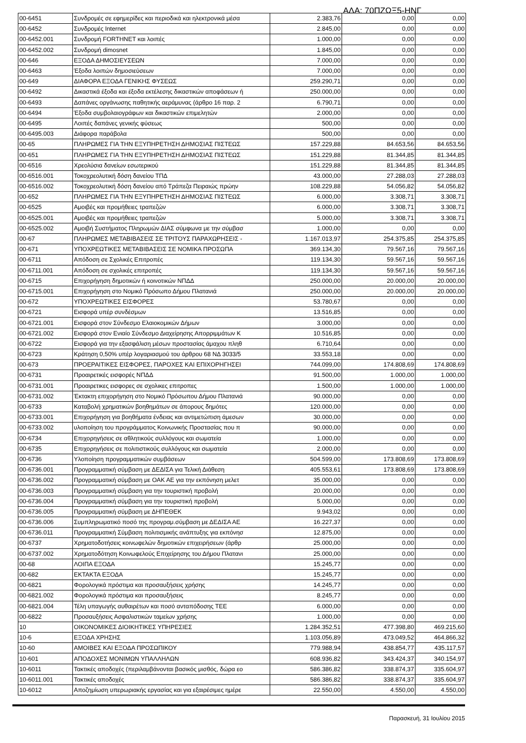ΑΔΑ: 70ΠΖΩΞ5-ΗΝΓ
| 00-6451 | Συνδρομές σε εφημερίδες και περιοδικά και ηλεκτρονικά μέσα | 2.383,76 | 0,00 | 0,00 |
| 00-6452 | Συνδρομές Internet | 2.845,00 | 0,00 | 0,00 |
| 00-6452.001 | Συνδρομή FORTHNET και λοιπές | 1.000,00 | 0,00 | 0,00 |
| 00-6452.002 | Συνδρομή dimosnet | 1.845,00 | 0,00 | 0,00 |
| 00-646 | ΕΞΟΔΑ ΔΗΜΟΣΙΕΥΣΕΩΝ | 7.000,00 | 0,00 | 0,00 |
| 00-6463 | Έξοδα λοιπών δημοσιεύσεων | 7.000,00 | 0,00 | 0,00 |
| 00-649 | ΔΙΑΦΟΡΑ ΕΞΟΔΑ ΓΕΝΙΚΗΣ ΦΥΣΕΩΣ | 259.290,71 | 0,00 | 0,00 |
| 00-6492 | Δικαστικά έξοδα και έξοδα εκτέλεσης δικαστικών αποφάσεων ή | 250.000,00 | 0,00 | 0,00 |
| 00-6493 | Δαπάνες οργάνωσης παθητικής αεράμυνας (άρθρο 16 παρ. 2 | 6.790,71 | 0,00 | 0,00 |
| 00-6494 | Έξοδα συμβολαιογράφων και δικαστικών επιμελητών | 2.000,00 | 0,00 | 0,00 |
| 00-6495 | Λοιπές δαπάνες γενικής φύσεως | 500,00 | 0,00 | 0,00 |
| 00-6495.003 | Διάφορα παράβολα | 500,00 | 0,00 | 0,00 |
| 00-65 | ΠΛΗΡΩΜΕΣ ΓΙΑ ΤΗΝ ΕΞΥΠΗΡΕΤΗΣΗ ΔΗΜΟΣΙΑΣ ΠΙΣΤΕΩΣ | 157.229,88 | 84.653,56 | 84.653,56 |
| 00-651 | ΠΛΗΡΩΜΕΣ ΓΙΑ ΤΗΝ ΕΞΥΠΗΡΕΤΗΣΗ ΔΗΜΟΣΙΑΣ ΠΙΣΤΕΩΣ | 151.229,88 | 81.344,85 | 81.344,85 |
| 00-6516 | Χρεολύσια δανείων εσωτερικού | 151.229,88 | 81.344,85 | 81.344,85 |
| 00-6516.001 | Τοκοχρεολυτική δόση δανείου ΤΠΔ | 43.000,00 | 27.288,03 | 27.288,03 |
| 00-6516.002 | Τοκοχρεολυτική δόση δανείου από Τράπεζα Πειραιώς πρώην | 108.229,88 | 54.056,82 | 54.056,82 |
| 00-652 | ΠΛΗΡΩΜΕΣ ΓΙΑ ΤΗΝ ΕΞΥΠΗΡΕΤΗΣΗ ΔΗΜΟΣΙΑΣ ΠΙΣΤΕΩΣ | 6.000,00 | 3.308,71 | 3.308,71 |
| 00-6525 | Αμοιβές και προμήθειες τραπεζών | 6.000,00 | 3.308,71 | 3.308,71 |
| 00-6525.001 | Αμοιβές και προμήθειες τραπεζών | 5.000,00 | 3.308,71 | 3.308,71 |
| 00-6525.002 | Αμοιβή Συστήματος Πληρωμών ΔΙΑΣ σύμφωνα με την σύμβασ | 1.000,00 | 0,00 | 0,00 |
| 00-67 | ΠΛΗΡΩΜΕΣ ΜΕΤΑΒΙΒΑΣΕΙΣ ΣΕ ΤΡΙΤΟΥΣ ΠΑΡΑΧΩΡΗΣΕΙΣ - | 1.167.013,97 | 254.375,85 | 254.375,85 |
| 00-671 | ΥΠΟΧΡΕΩΤΙΚΕΣ ΜΕΤΑΒΙΒΑΣΕΙΣ ΣΕ ΝΟΜΙΚΑ ΠΡΟΣΩΠΑ | 369.134,30 | 79.567,16 | 79.567,16 |
| 00-6711 | Απόδοση σε Σχολικές Επιτροπές | 119.134,30 | 59.567,16 | 59.567,16 |
| 00-6711.001 | Απόδοση σε σχολικές επιτροπές | 119.134,30 | 59.567,16 | 59.567,16 |
| 00-6715 | Επιχορήγηση δημοτικών ή κοινοτικών ΝΠΔΔ | 250.000,00 | 20.000,00 | 20.000,00 |
| 00-6715.001 | Επιχορήγηση στο Νομικό Πρόσωπο Δήμου Πλατανιά | 250.000,00 | 20.000,00 | 20.000,00 |
| 00-672 | ΥΠΟΧΡΕΩΤΙΚΕΣ ΕΙΣΦΟΡΕΣ | 53.780,67 | 0,00 | 0,00 |
| 00-6721 | Εισφορά υπέρ συνδέσμων | 13.516,85 | 0,00 | 0,00 |
| 00-6721.001 | Εισφορά στον Σύνδεσμο Ελαιοκομικών Δήμων | 3.000,00 | 0,00 | 0,00 |
| 00-6721.002 | Εισφορά στον Ενιαίο Σύνδεσμο Διαχείρησης Απορριμμάτων Κ | 10.516,85 | 0,00 | 0,00 |
| 00-6722 | Εισφορά για την εξασφάλιση μέσων προστασίας άμαχου πληθ | 6.710,64 | 0,00 | 0,00 |
| 00-6723 | Κράτηση 0,50% υπέρ λογαριασμού του άρθρου 68 ΝΔ 3033/5 | 33.553,18 | 0,00 | 0,00 |
| 00-673 | ΠΡΟΕΡΑΙΤΙΚΕΣ ΕΙΣΦΟΡΕΣ, ΠΑΡΟΧΕΣ ΚΑΙ ΕΠΙΧΟΡΗΓΗΣΕΙ | 744.099,00 | 174.808,69 | 174.808,69 |
| 00-6731 | Προαιρετικές εισφορές ΝΠΔΔ | 91.500,00 | 1.000,00 | 1.000,00 |
| 00-6731.001 | Προαιρετικες εισφορες σε σχολικες επιτροπες | 1.500,00 | 1.000,00 | 1.000,00 |
| 00-6731.002 | Έκτακτη επιχορήγηση στο Νομικό Πρόσωπου Δήμου Πλατανιά | 90.000,00 | 0,00 | 0,00 |
| 00-6733 | Καταβολή χρηματικών βοηθημάτων σε άπορους δημότες | 120.000,00 | 0,00 | 0,00 |
| 00-6733.001 | Επιχορήγηση για βοηθήματα ένδειας και αντιμετώπιση άμεσων | 30.000,00 | 0,00 | 0,00 |
| 00-6733.002 | υλοποίηση του προγράμματος Κοινωνικής Προστασίας που π | 90.000,00 | 0,00 | 0,00 |
| 00-6734 | Επιχορηγήσεις σε αθλητικούς συλλόγους και σωματεία | 1.000,00 | 0,00 | 0,00 |
| 00-6735 | Επιχορηγήσεις σε πολιτιστικούς συλλόγους και σωματεία | 2.000,00 | 0,00 | 0,00 |
| 00-6736 | Υλοποίηση προγραμματικών συμβάσεων | 504.599,00 | 173.808,69 | 173.808,69 |
| 00-6736.001 | Προγραμματική σύμβαση με ΔΕΔΙΣΑ για Τελική Διάθεση | 405.553,61 | 173.808,69 | 173.808,69 |
| 00-6736.002 | Προγραμματική σύμβαση με ΟΑΚ ΑΕ για την εκπόνηση μελετ | 35.000,00 | 0,00 | 0,00 |
| 00-6736.003 | Προγραμματική σύμβαση για την τουριστική προβολή | 20.000,00 | 0,00 | 0,00 |
| 00-6736.004 | Προγραμματική σύμβαση για την τουριστική προβολή | 5.000,00 | 0,00 | 0,00 |
| 00-6736.005 | Προγραμματική σύμβαση με ΔΗΠΕΘΕΚ | 9.943,02 | 0,00 | 0,00 |
| 00-6736.006 | Συμπληρωματικό ποσό της προγραμ.σύμβαση με ΔΕΔΙΣΑ ΑΕ | 16.227,37 | 0,00 | 0,00 |
| 00-6736.011 | Προγραμματική Σύμβαση πολιτισμικής ανάπτυξης για εκπόνησ | 12.875,00 | 0,00 | 0,00 |
| 00-6737 | Χρηματοδοτήσεις κοινωφελών δημοτικών επιχειρήσεων (άρθρ | 25.000,00 | 0,00 | 0,00 |
| 00-6737.002 | Χρηματοδότηση Κοινωφελούς Επιχείρησης του Δήμου Πλατανι | 25.000,00 | 0,00 | 0,00 |
| 00-68 | ΛΟΙΠΑ ΕΞΟΔΑ | 15.245,77 | 0,00 | 0,00 |
| 00-682 | ΕΚΤΑΚΤΑ ΕΞΟΔΑ | 15.245,77 | 0,00 | 0,00 |
| 00-6821 | Φορολογικά πρόστιμα και προσαυξήσεις χρήσης | 14.245,77 | 0,00 | 0,00 |
| 00-6821.002 | Φορολογικά πρόστιμα και προσαυξήσεις | 8.245,77 | 0,00 | 0,00 |
| 00-6821.004 | Τέλη υπαγωγής αυθαιρέτων και ποσό ανταπόδοσης ΤΕΕ | 6.000,00 | 0,00 | 0,00 |
| 00-6822 | Προσαυξήσεις Ασφαλιστικών ταμείων χρήσης | 1.000,00 | 0,00 | 0,00 |
| 10 | ΟΙΚΟΝΟΜΙΚΕΣ ΔΙΟΙΚΗΤΙΚΕΣ ΥΠΗΡΕΣΙΕΣ | 1.284.352,51 | 477.398,80 | 469.215,60 |
| 10-6 | ΕΞΟΔΑ ΧΡΗΣΗΣ | 1.103.056,89 | 473.049,52 | 464.866,32 |
| 10-60 | ΑΜΟΙΒΕΣ ΚΑΙ ΕΞΟΔΑ ΠΡΟΣΩΠΙΚΟΥ | 779.988,94 | 438.854,77 | 435.117,57 |
| 10-601 | ΑΠΟΔΟΧΕΣ ΜΟΝΙΜΩΝ ΥΠΑΛΛΗΛΩΝ | 608.936,82 | 343.424,37 | 340.154,97 |
| 10-6011 | Τακτικές αποδοχές (περιλαμβάνονται βασικός μισθός, δώρα εο | 586.386,82 | 338.874,37 | 335.604,97 |
| 10-6011.001 | Τακτικές αποδοχές | 586.386,82 | 338.874,37 | 335.604,97 |
| 10-6012 | Αποζημίωση υπερωριακής εργασίας και για εξαιρέσιμες ημέρε | 22.550,00 | 4.550,00 | 4.550,00 |
Παρασκευή, 31 Ιουλίου 2015